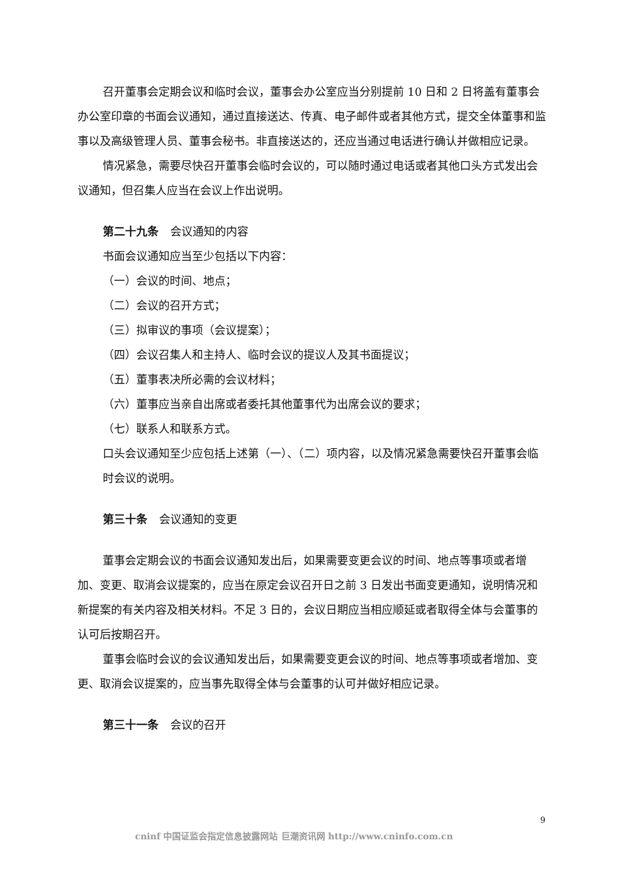召开董事会定期会议和临时会议，董事会办公室应当分别提前 10 日和 2 日将盖有董事会办公室印章的书面会议通知，通过直接送达、传真、电子邮件或者其他方式，提交全体董事和监事以及高级管理人员、董事会秘书。非直接送达的，还应当通过电话进行确认并做相应记录。
情况紧急，需要尽快召开董事会临时会议的，可以随时通过电话或者其他口头方式发出会议通知，但召集人应当在会议上作出说明。
第二十九条 会议通知的内容
书面会议通知应当至少包括以下内容：
（一）会议的时间、地点；
（二）会议的召开方式；
（三）拟审议的事项（会议提案）；
（四）会议召集人和主持人、临时会议的提议人及其书面提议；
（五）董事表决所必需的会议材料；
（六）董事应当亲自出席或者委托其他董事代为出席会议的要求；
（七）联系人和联系方式。
口头会议通知至少应包括上述第（一）、（二）项内容，以及情况紧急需要快召开董事会临时会议的说明。
第三十条 会议通知的变更
董事会定期会议的书面会议通知发出后，如果需要变更会议的时间、地点等事项或者增加、变更、取消会议提案的，应当在原定会议召开日之前 3 日发出书面变更通知，说明情况和新提案的有关内容及相关材料。不足 3 日的，会议日期应当相应顺延或者取得全体与会董事的认可后按期召开。
董事会临时会议的会议通知发出后，如果需要变更会议的时间、地点等事项或者增加、变更、取消会议提案的，应当事先取得全体与会董事的认可并做好相应记录。
第三十一条 会议的召开
9
cninf 中国证监会指定信息披露网站 巨潮资讯网 http://www.cninfo.com.cn